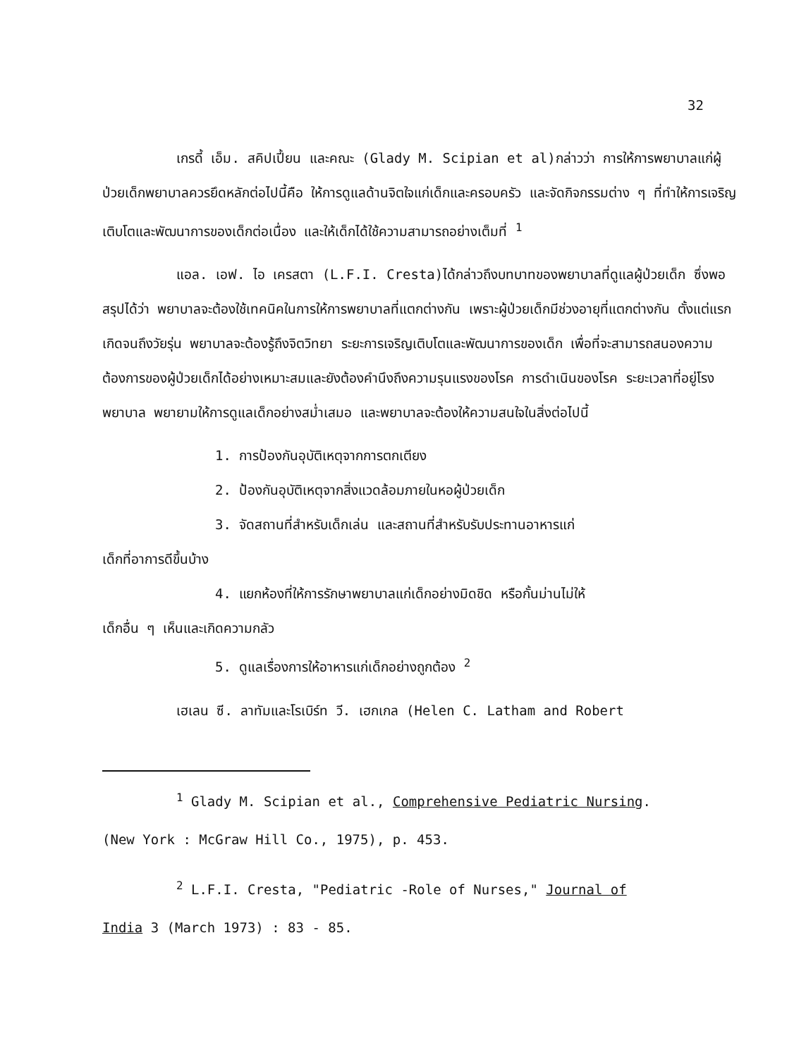32
เกรดี้ เอ็ม. สคิปเปี้ยน และคณะ (Glady M. Scipian et al)กล่าวว่า การให้การพยาบาลแก่ผู้ป่วยเด็กพยาบาลควรยึดหลักต่อไปนี้คือ ให้การดูแลด้านจิตใจแก่เด็กและครอบครัว และจัดกิจกรรมต่าง ๆ ที่ทำให้การเจริญเติบโตและพัฒนาการของเด็กต่อเนื่อง และให้เด็กได้ใช้ความสามารถอย่างเต็มที่ <sup>1</sup>
แอล. เอฟ. ไอ เครสตา (L.F.I. Cresta)ได้กล่าวถึงบทบาทของพยาบาลที่ดูแลผู้ป่วยเด็ก ซึ่งพอสรุปได้ว่า พยาบาลจะต้องใช้เทคนิคในการให้การพยาบาลที่แตกต่างกัน เพราะผู้ป่วยเด็กมีช่วงอายุที่แตกต่างกัน ตั้งแต่แรกเกิดจนถึงวัยรุ่น พยาบาลจะต้องรู้ถึงจิตวิทยา ระยะการเจริญเติบโตและพัฒนาการของเด็ก เพื่อที่จะสามารถสนองความต้องการของผู้ป่วยเด็กได้อย่างเหมาะสมและยังต้องคำนึงถึงความรุนแรงของโรค การดำเนินของโรค ระยะเวลาที่อยู่โรงพยาบาล พยายามให้การดูแลเด็กอย่างสม่ำเสมอ และพยาบาลจะต้องให้ความสนใจในสิ่งต่อไปนี้
1. การป้องกันอุบัติเหตุจากการตกเตียง
2. ป้องกันอุบัติเหตุจากสิ่งแวดล้อมภายในหอผู้ป่วยเด็ก
3. จัดสถานที่สำหรับเด็กเล่น และสถานที่สำหรับรับประทานอาหารแก่
เด็กที่อาการดีขึ้นบ้าง
4. แยกห้องที่ให้การรักษาพยาบาลแก่เด็กอย่างมิดชิด หรือกั้นม่านไม่ให้
เด็กอื่น ๆ เห็นและเกิดความกลัว
5. ดูแลเรื่องการให้อาหารแก่เด็กอย่างถูกต้อง <sup>2</sup>
เฮเลน ซี. ลาทัมและโรเบิร์ท วี. เฮกเกล (Helen C. Latham and Robert
<sup>1</sup> Glady M. Scipian et al., Comprehensive Pediatric Nursing.
(New York : McGraw Hill Co., 1975), p. 453.
<sup>2</sup> L.F.I. Cresta, "Pediatric -Role of Nurses," Journal of
India 3 (March 1973) : 83 - 85.